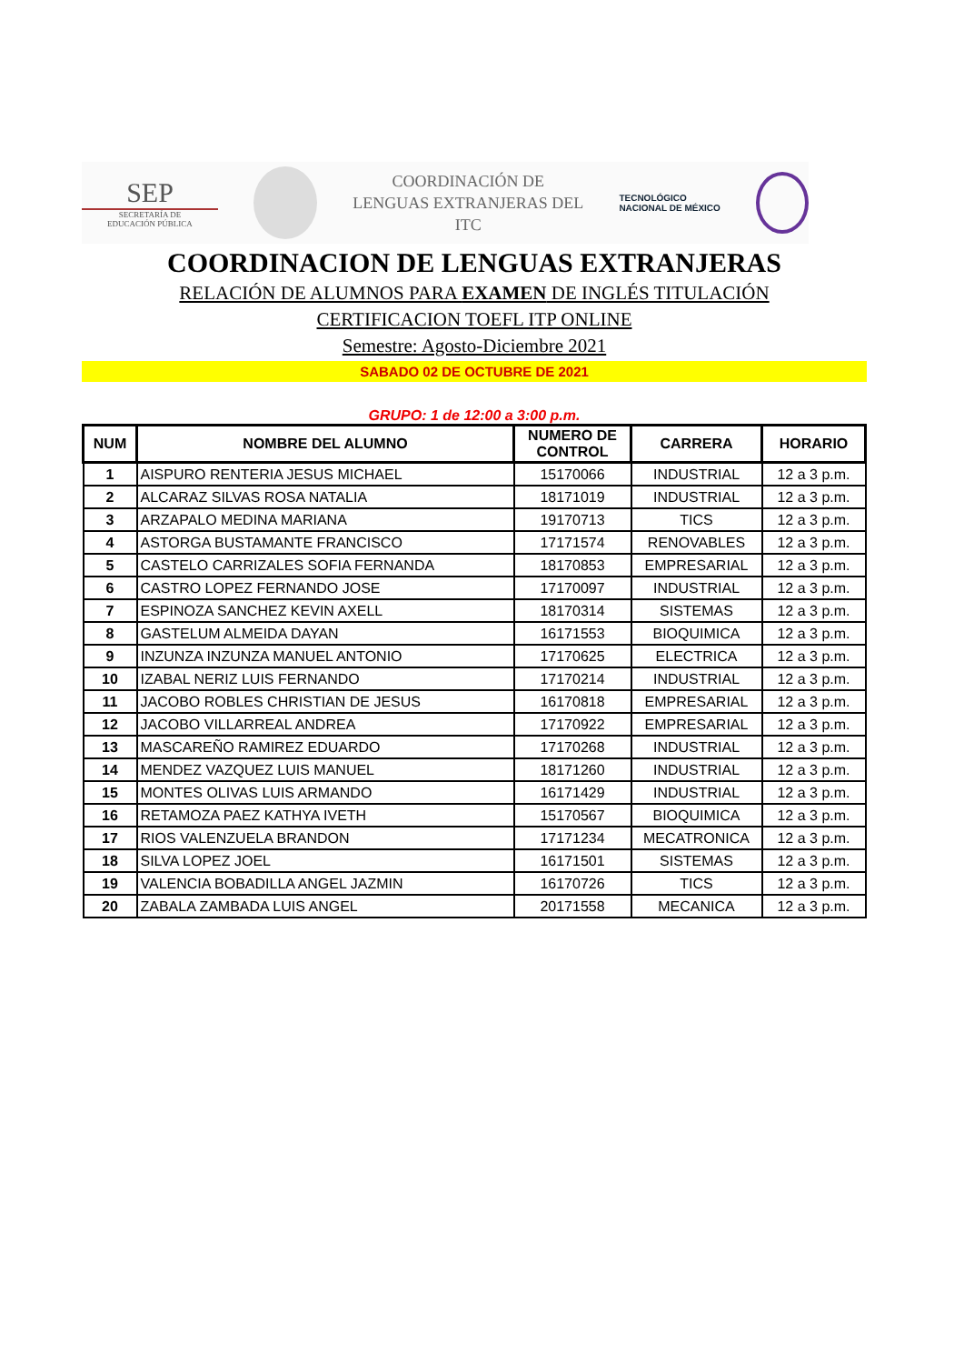SEP
SECRETARÍA DE
EDUCACIÓN PÚBLICA
COORDINACIÓN DE
LENGUAS EXTRANJERAS DEL
ITC
TECNOLÓGICO
NACIONAL DE MÉXICO
COORDINACION DE LENGUAS EXTRANJERAS
RELACIÓN DE ALUMNOS PARA EXAMEN DE INGLÉS TITULACIÓN
CERTIFICACION TOEFL ITP ONLINE
Semestre: Agosto-Diciembre 2021
SABADO 02 DE OCTUBRE DE 2021
GRUPO: 1 de 12:00 a 3:00 p.m.
| NUM | NOMBRE DEL ALUMNO | NUMERO DE CONTROL | CARRERA | HORARIO |
| --- | --- | --- | --- | --- |
| 1 | AISPURO RENTERIA JESUS MICHAEL | 15170066 | INDUSTRIAL | 12 a 3 p.m. |
| 2 | ALCARAZ SILVAS ROSA NATALIA | 18171019 | INDUSTRIAL | 12 a 3 p.m. |
| 3 | ARZAPALO MEDINA MARIANA | 19170713 | TICS | 12 a 3 p.m. |
| 4 | ASTORGA BUSTAMANTE FRANCISCO | 17171574 | RENOVABLES | 12 a 3 p.m. |
| 5 | CASTELO CARRIZALES SOFIA FERNANDA | 18170853 | EMPRESARIAL | 12 a 3 p.m. |
| 6 | CASTRO LOPEZ FERNANDO JOSE | 17170097 | INDUSTRIAL | 12 a 3 p.m. |
| 7 | ESPINOZA SANCHEZ KEVIN AXELL | 18170314 | SISTEMAS | 12 a 3 p.m. |
| 8 | GASTELUM ALMEIDA DAYAN | 16171553 | BIOQUIMICA | 12 a 3 p.m. |
| 9 | INZUNZA INZUNZA MANUEL ANTONIO | 17170625 | ELECTRICA | 12 a 3 p.m. |
| 10 | IZABAL NERIZ LUIS FERNANDO | 17170214 | INDUSTRIAL | 12 a 3 p.m. |
| 11 | JACOBO ROBLES CHRISTIAN DE JESUS | 16170818 | EMPRESARIAL | 12 a 3 p.m. |
| 12 | JACOBO VILLARREAL ANDREA | 17170922 | EMPRESARIAL | 12 a 3 p.m. |
| 13 | MASCAREÑO RAMIREZ EDUARDO | 17170268 | INDUSTRIAL | 12 a 3 p.m. |
| 14 | MENDEZ VAZQUEZ LUIS MANUEL | 18171260 | INDUSTRIAL | 12 a 3 p.m. |
| 15 | MONTES OLIVAS LUIS ARMANDO | 16171429 | INDUSTRIAL | 12 a 3 p.m. |
| 16 | RETAMOZA PAEZ KATHYA IVETH | 15170567 | BIOQUIMICA | 12 a 3 p.m. |
| 17 | RIOS VALENZUELA BRANDON | 17171234 | MECATRONICA | 12 a 3 p.m. |
| 18 | SILVA LOPEZ JOEL | 16171501 | SISTEMAS | 12 a 3 p.m. |
| 19 | VALENCIA BOBADILLA ANGEL JAZMIN | 16170726 | TICS | 12 a 3 p.m. |
| 20 | ZABALA ZAMBADA LUIS ANGEL | 20171558 | MECANICA | 12 a 3 p.m. |